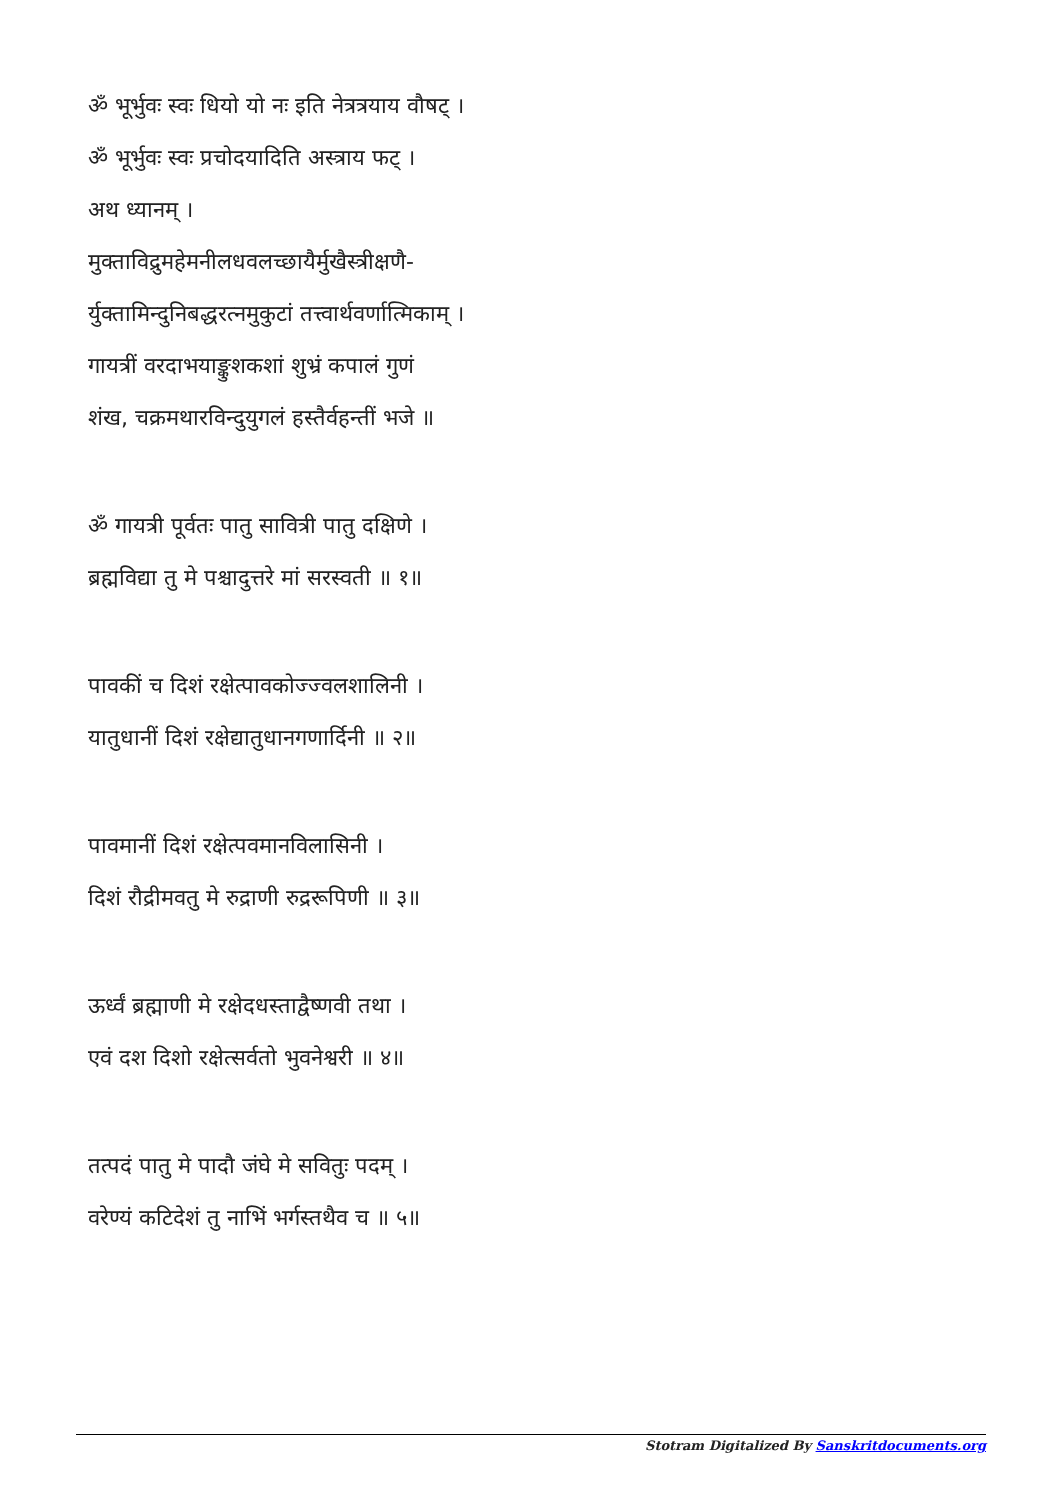ॐ भूर्भुवः स्वः धियो यो नः इति नेत्रत्रयाय वौषट् ।
ॐ भूर्भुवः स्वः प्रचोदयादिति अस्त्राय फट् ।
अथ ध्यानम् ।
मुक्ताविद्रुमहेमनीलधवलच्छायैर्मुखैस्त्रीक्षणै-
र्युक्तामिन्दुनिबद्धरत्नमुकुटां तत्त्वार्थवर्णात्मिकाम् ।
गायत्रीं वरदाभयाङ्कुशकशां शुभ्रं कपालं गुणं
शंख, चक्रमथारविन्दुयुगलं हस्तैर्वहन्तीं भजे ॥
ॐ गायत्री पूर्वतः पातु सावित्री पातु दक्षिणे ।
ब्रह्मविद्या तु मे पश्चादुत्तरे मां सरस्वती ॥ १॥
पावकीं च दिशं रक्षेत्पावकोज्ज्वलशालिनी ।
यातुधानीं दिशं रक्षेद्यातुधानगणार्दिनी ॥ २॥
पावमानीं दिशं रक्षेत्पवमानविलासिनी ।
दिशं रौद्रीमवतु मे रुद्राणी रुद्ररूपिणी ॥ ३॥
ऊर्ध्वं ब्रह्माणी मे रक्षेदधस्ताद्वैष्णवी तथा ।
एवं दश दिशो रक्षेत्सर्वतो भुवनेश्वरी ॥ ४॥
तत्पदं पातु मे पादौ जंघे मे सवितुः पदम् ।
वरेण्यं कटिदेशं तु नाभिं भर्गस्तथैव च ॥ ५॥
Stotram Digitalized By Sanskritdocuments.org